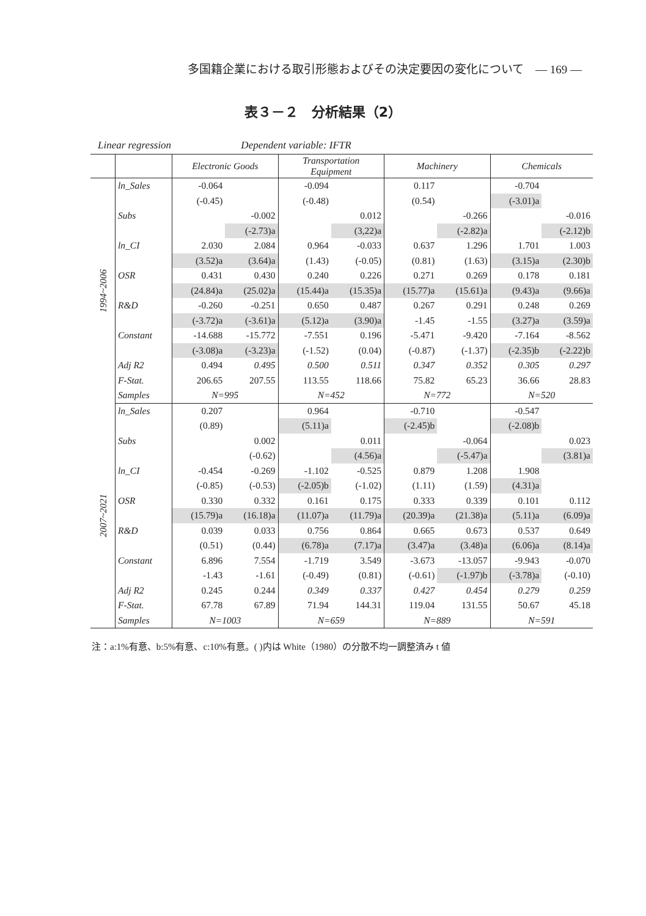多国籍企業における取引形態およびその決定要因の変化について　— 169 —
表３－２　分析結果（2）
Linear regression Dependent variable: IFTR
| | | Electronic Goods | | Transportation Equipment | | Machinery | | Chemicals | |
| --- | --- | --- | --- | --- | --- | --- | --- | --- | --- |
| 1994~2006 | ln_Sales | -0.064 | | -0.094 | | 0.117 | | -0.704 | |
| | | (-0.45) | | (-0.48) | | (0.54) | | (-3.01)a | |
| | Subs | | -0.002 | | 0.012 | | -0.266 | | -0.016 |
| | | | (-2.73)a | | (3,22)a | | (-2.82)a | | (-2.12)b |
| | ln_CI | 2.030 | 2.084 | 0.964 | -0.033 | 0.637 | 1.296 | 1.701 | 1.003 |
| | | (3.52)a | (3.64)a | (1.43) | (-0.05) | (0.81) | (1.63) | (3.15)a | (2.30)b |
| | OSR | 0.431 | 0.430 | 0.240 | 0.226 | 0.271 | 0.269 | 0.178 | 0.181 |
| | | (24.84)a | (25.02)a | (15.44)a | (15.35)a | (15.77)a | (15.61)a | (9.43)a | (9.66)a |
| | R&D | -0.260 | -0.251 | 0.650 | 0.487 | 0.267 | 0.291 | 0.248 | 0.269 |
| | | (-3.72)a | (-3.61)a | (5.12)a | (3.90)a | -1.45 | -1.55 | (3.27)a | (3.59)a |
| | Constant | -14.688 | -15.772 | -7.551 | 0.196 | -5.471 | -9.420 | -7.164 | -8.562 |
| | | (-3.08)a | (-3.23)a | (-1.52) | (0.04) | (-0.87) | (-1.37) | (-2.35)b | (-2.22)b |
| | Adj R2 | 0.494 | 0.495 | 0.500 | 0.511 | 0.347 | 0.352 | 0.305 | 0.297 |
| | F-Stat. | 206.65 | 207.55 | 113.55 | 118.66 | 75.82 | 65.23 | 36.66 | 28.83 |
| | Samples | N=995 | | N=452 | | N=772 | | N=520 | |
| 2007~2021 | ln_Sales | 0.207 | | 0.964 | | -0.710 | | -0.547 | |
| | | (0.89) | | (5.11)a | | (-2.45)b | | (-2.08)b | |
| | Subs | | 0.002 | | 0.011 | | -0.064 | | 0.023 |
| | | | (-0.62) | | (4.56)a | | (-5.47)a | | (3.81)a |
| | ln_CI | -0.454 | -0.269 | -1.102 | -0.525 | 0.879 | 1.208 | 1.908 | |
| | | (-0.85) | (-0.53) | (-2.05)b | (-1.02) | (1.11) | (1.59) | (4.31)a | |
| | OSR | 0.330 | 0.332 | 0.161 | 0.175 | 0.333 | 0.339 | 0.101 | 0.112 |
| | | (15.79)a | (16.18)a | (11.07)a | (11.79)a | (20.39)a | (21.38)a | (5.11)a | (6.09)a |
| | R&D | 0.039 | 0.033 | 0.756 | 0.864 | 0.665 | 0.673 | 0.537 | 0.649 |
| | | (0.51) | (0.44) | (6.78)a | (7.17)a | (3.47)a | (3.48)a | (6.06)a | (8.14)a |
| | Constant | 6.896 | 7.554 | -1.719 | 3.549 | -3.673 | -13.057 | -9.943 | -0.070 |
| | | -1.43 | -1.61 | (-0.49) | (0.81) | (-0.61) | (-1.97)b | (-3.78)a | (-0.10) |
| | Adj R2 | 0.245 | 0.244 | 0.349 | 0.337 | 0.427 | 0.454 | 0.279 | 0.259 |
| | F-Stat. | 67.78 | 67.89 | 71.94 | 144.31 | 119.04 | 131.55 | 50.67 | 45.18 |
| | Samples | N=1003 | | N=659 | | N=889 | | N=591 | |
注：a:1%有意、b:5%有意、c:10%有意。( )内は White（1980）の分散不均一調整済み t 値